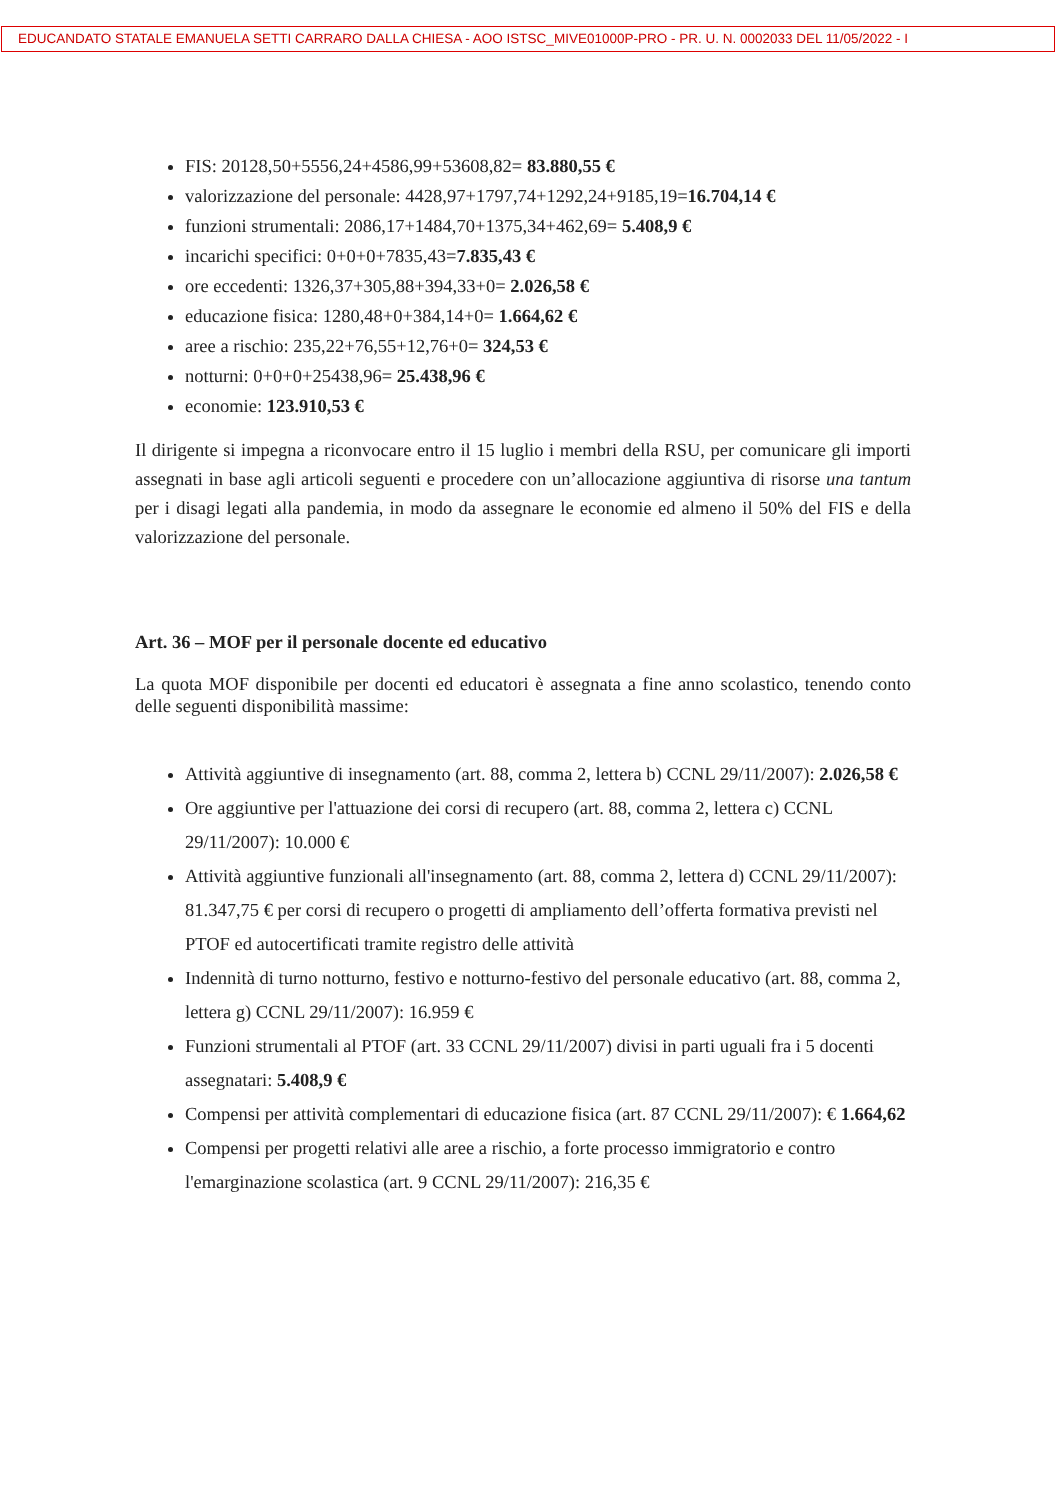EDUCANDATO STATALE EMANUELA SETTI CARRARO DALLA CHIESA - AOO ISTSC_MIVE01000P-PRO - PR. U. N. 0002033 DEL 11/05/2022 - I
FIS: 20128,50+5556,24+4586,99+53608,82= 83.880,55 €
valorizzazione del personale: 4428,97+1797,74+1292,24+9185,19=16.704,14 €
funzioni strumentali: 2086,17+1484,70+1375,34+462,69= 5.408,9 €
incarichi specifici: 0+0+0+7835,43=7.835,43 €
ore eccedenti: 1326,37+305,88+394,33+0= 2.026,58 €
educazione fisica: 1280,48+0+384,14+0= 1.664,62 €
aree a rischio: 235,22+76,55+12,76+0= 324,53 €
notturni: 0+0+0+25438,96= 25.438,96 €
economie: 123.910,53 €
Il dirigente si impegna a riconvocare entro il 15 luglio i membri della RSU, per comunicare gli importi assegnati in base agli articoli seguenti e procedere con un’allocazione aggiuntiva di risorse una tantum per i disagi legati alla pandemia, in modo da assegnare le economie ed almeno il 50% del FIS e della valorizzazione del personale.
Art. 36 – MOF per il personale docente ed educativo
La quota MOF disponibile per docenti ed educatori è assegnata a fine anno scolastico, tenendo conto delle seguenti disponibilità massime:
Attività aggiuntive di insegnamento (art. 88, comma 2, lettera b) CCNL 29/11/2007): 2.026,58 €
Ore aggiuntive per l'attuazione dei corsi di recupero (art. 88, comma 2, lettera c) CCNL 29/11/2007): 10.000 €
Attività aggiuntive funzionali all'insegnamento (art. 88, comma 2, lettera d) CCNL 29/11/2007): 81.347,75 € per corsi di recupero o progetti di ampliamento dell’offerta formativa previsti nel PTOF ed autocertificati tramite registro delle attività
Indennità di turno notturno, festivo e notturno-festivo del personale educativo (art. 88, comma 2, lettera g) CCNL 29/11/2007): 16.959 €
Funzioni strumentali al PTOF (art. 33 CCNL 29/11/2007) divisi in parti uguali fra i 5 docenti assegnatari: 5.408,9 €
Compensi per attività complementari di educazione fisica (art. 87 CCNL 29/11/2007): € 1.664,62
Compensi per progetti relativi alle aree a rischio, a forte processo immigratorio e contro l'emarginazione scolastica (art. 9 CCNL 29/11/2007): 216,35 €